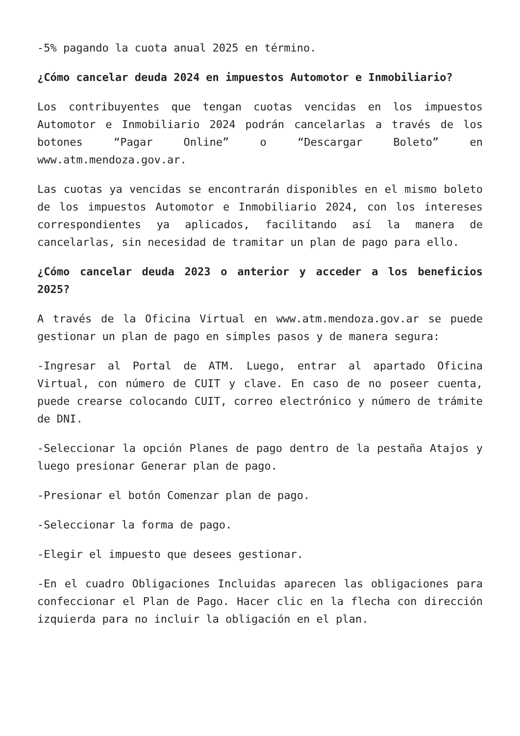-5% pagando la cuota anual 2025 en término.
¿Cómo cancelar deuda 2024 en impuestos Automotor e Inmobiliario?
Los contribuyentes que tengan cuotas vencidas en los impuestos Automotor e Inmobiliario 2024 podrán cancelarlas a través de los botones “Pagar Online” o “Descargar Boleto” en www.atm.mendoza.gov.ar.
Las cuotas ya vencidas se encontrarán disponibles en el mismo boleto de los impuestos Automotor e Inmobiliario 2024, con los intereses correspondientes ya aplicados, facilitando así la manera de cancelarlas, sin necesidad de tramitar un plan de pago para ello.
¿Cómo cancelar deuda 2023 o anterior y acceder a los beneficios 2025?
A través de la Oficina Virtual en www.atm.mendoza.gov.ar se puede gestionar un plan de pago en simples pasos y de manera segura:
-Ingresar al Portal de ATM. Luego, entrar al apartado Oficina Virtual, con número de CUIT y clave. En caso de no poseer cuenta, puede crearse colocando CUIT, correo electrónico y número de trámite de DNI.
-Seleccionar la opción Planes de pago dentro de la pestaña Atajos y luego presionar Generar plan de pago.
-Presionar el botón Comenzar plan de pago.
-Seleccionar la forma de pago.
-Elegir el impuesto que desees gestionar.
-En el cuadro Obligaciones Incluidas aparecen las obligaciones para confeccionar el Plan de Pago. Hacer clic en la flecha con dirección izquierda para no incluir la obligación en el plan.